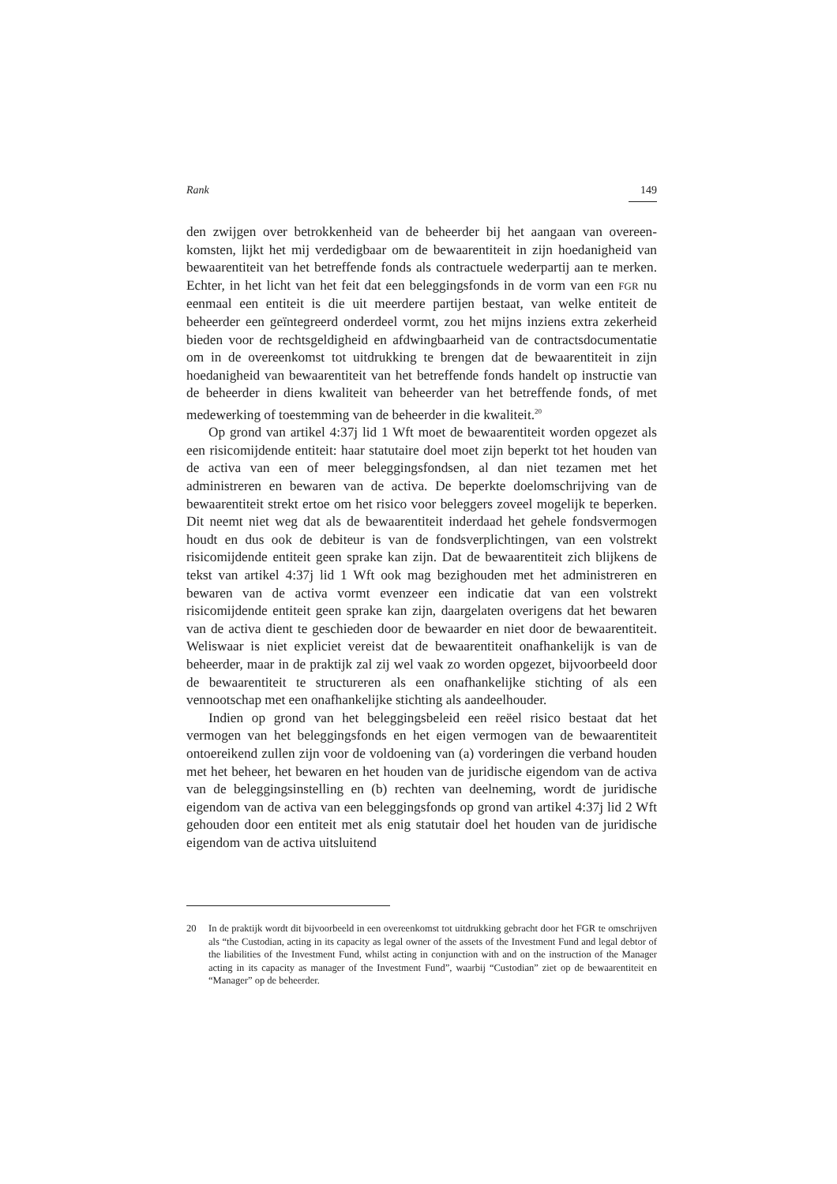Rank 149
den zwijgen over betrokkenheid van de beheerder bij het aangaan van overeen­komsten, lijkt het mij verdedigbaar om de bewaarentiteit in zijn hoedanigheid van bewaarentiteit van het betreffende fonds als contractuele wederpartij aan te merken. Echter, in het licht van het feit dat een beleggingsfonds in de vorm van een FGR nu eenmaal een entiteit is die uit meerdere partijen bestaat, van welke entiteit de beheerder een geïntegreerd onderdeel vormt, zou het mijns inziens extra zekerheid bieden voor de rechtsgeldigheid en afdwingbaarheid van de contractsdocumentatie om in de overeenkomst tot uitdrukking te brengen dat de bewaarentiteit in zijn hoedanigheid van bewaarentiteit van het betreffende fonds handelt op instructie van de beheerder in diens kwaliteit van beheerder van het betreffende fonds, of met medewerking of toestemming van de beheerder in die kwaliteit.<sup>20</sup>
Op grond van artikel 4:37j lid 1 Wft moet de bewaarentiteit worden opgezet als een risicomijdende entiteit: haar statutaire doel moet zijn beperkt tot het houden van de activa van een of meer beleggingsfondsen, al dan niet tezamen met het administreren en bewaren van de activa. De beperkte doelomschrijving van de bewaarentiteit strekt ertoe om het risico voor beleggers zoveel mogelijk te beperken. Dit neemt niet weg dat als de bewaarentiteit inderdaad het gehele fondsvermogen houdt en dus ook de debiteur is van de fondsverplichtingen, van een volstrekt risicomijdende entiteit geen sprake kan zijn. Dat de bewaar­entiteit zich blijkens de tekst van artikel 4:37j lid 1 Wft ook mag bezighouden met het administreren en bewaren van de activa vormt evenzeer een indicatie dat van een volstrekt risicomijdende entiteit geen sprake kan zijn, daargelaten overigens dat het bewaren van de activa dient te geschieden door de bewaar­der en niet door de bewaarentiteit. Weliswaar is niet expliciet vereist dat de bewaarentiteit onafhankelijk is van de beheerder, maar in de praktijk zal zij wel vaak zo worden opgezet, bijvoorbeeld door de bewaarentiteit te structu­reren als een onafhankelijke stichting of als een vennootschap met een onafhan­kelijke stichting als aandeelhouder.
Indien op grond van het beleggingsbeleid een reëel risico bestaat dat het vermogen van het beleggingsfonds en het eigen vermogen van de bewaarenti­teit ontoereikend zullen zijn voor de voldoening van (a) vorderingen die verband houden met het beheer, het bewaren en het houden van de juridische eigendom van de activa van de beleggingsinstelling en (b) rechten van deel­neming, wordt de juridische eigendom van de activa van een beleggingsfonds op grond van artikel 4:37j lid 2 Wft gehouden door een entiteit met als enig statutair doel het houden van de juridische eigendom van de activa uitsluitend
20 In de praktijk wordt dit bijvoorbeeld in een overeenkomst tot uitdrukking gebracht door het FGR te omschrijven als “the Custodian, acting in its capacity as legal owner of the assets of the Investment Fund and legal debtor of the liabilities of the Investment Fund, whilst acting in conjunction with and on the instruction of the Manager acting in its capacity as manager of the Investment Fund”, waarbij “Custodian” ziet op de bewaarentiteit en “Manager” op de beheerder.